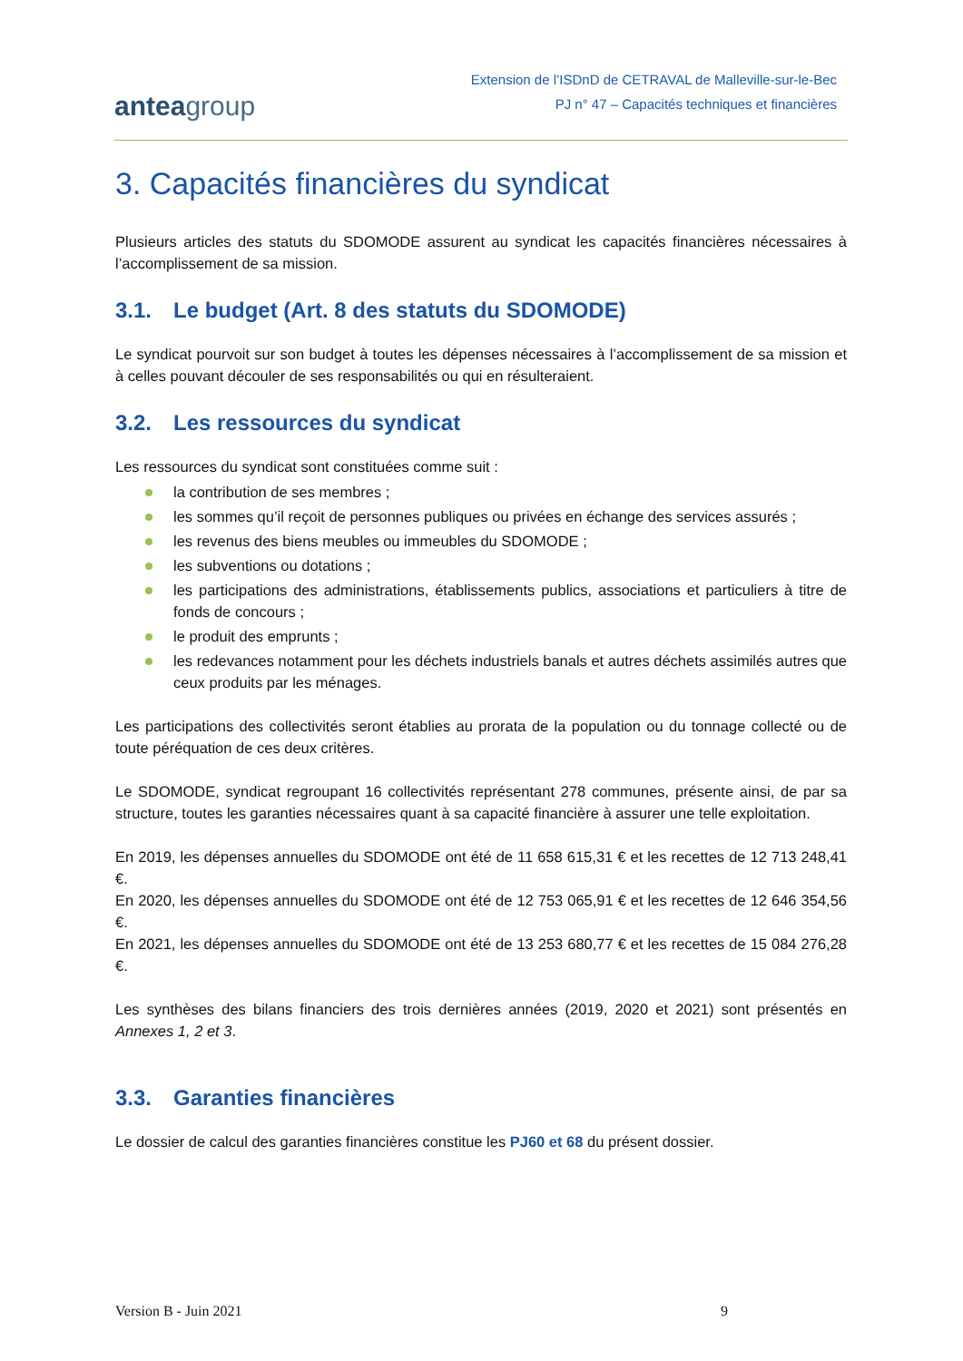anteagroup
Extension de l’ISDnD de CETRAVAL de Malleville-sur-le-Bec
PJ n° 47 – Capacités techniques et financières
3. Capacités financières du syndicat
Plusieurs articles des statuts du SDOMODE assurent au syndicat les capacités financières nécessaires à l’accomplissement de sa mission.
3.1. Le budget (Art. 8 des statuts du SDOMODE)
Le syndicat pourvoit sur son budget à toutes les dépenses nécessaires à l’accomplissement de sa mission et à celles pouvant découler de ses responsabilités ou qui en résulteraient.
3.2. Les ressources du syndicat
Les ressources du syndicat sont constituées comme suit :
la contribution de ses membres ;
les sommes qu’il reçoit de personnes publiques ou privées en échange des services assurés ;
les revenus des biens meubles ou immeubles du SDOMODE ;
les subventions ou dotations ;
les participations des administrations, établissements publics, associations et particuliers à titre de fonds de concours ;
le produit des emprunts ;
les redevances notamment pour les déchets industriels banals et autres déchets assimilés autres que ceux produits par les ménages.
Les participations des collectivités seront établies au prorata de la population ou du tonnage collecté ou de toute péréquation de ces deux critères.
Le SDOMODE, syndicat regroupant 16 collectivités représentant 278 communes, présente ainsi, de par sa structure, toutes les garanties nécessaires quant à sa capacité financière à assurer une telle exploitation.
En 2019, les dépenses annuelles du SDOMODE ont été de 11 658 615,31 € et les recettes de 12 713 248,41 €.
En 2020, les dépenses annuelles du SDOMODE ont été de 12 753 065,91 € et les recettes de 12 646 354,56 €.
En 2021, les dépenses annuelles du SDOMODE ont été de 13 253 680,77 € et les recettes de 15 084 276,28 €.
Les synthèses des bilans financiers des trois dernières années (2019, 2020 et 2021) sont présentés en Annexes 1, 2 et 3.
3.3. Garanties financières
Le dossier de calcul des garanties financières constitue les PJ60 et 68 du présent dossier.
Version B - Juin 2021 9